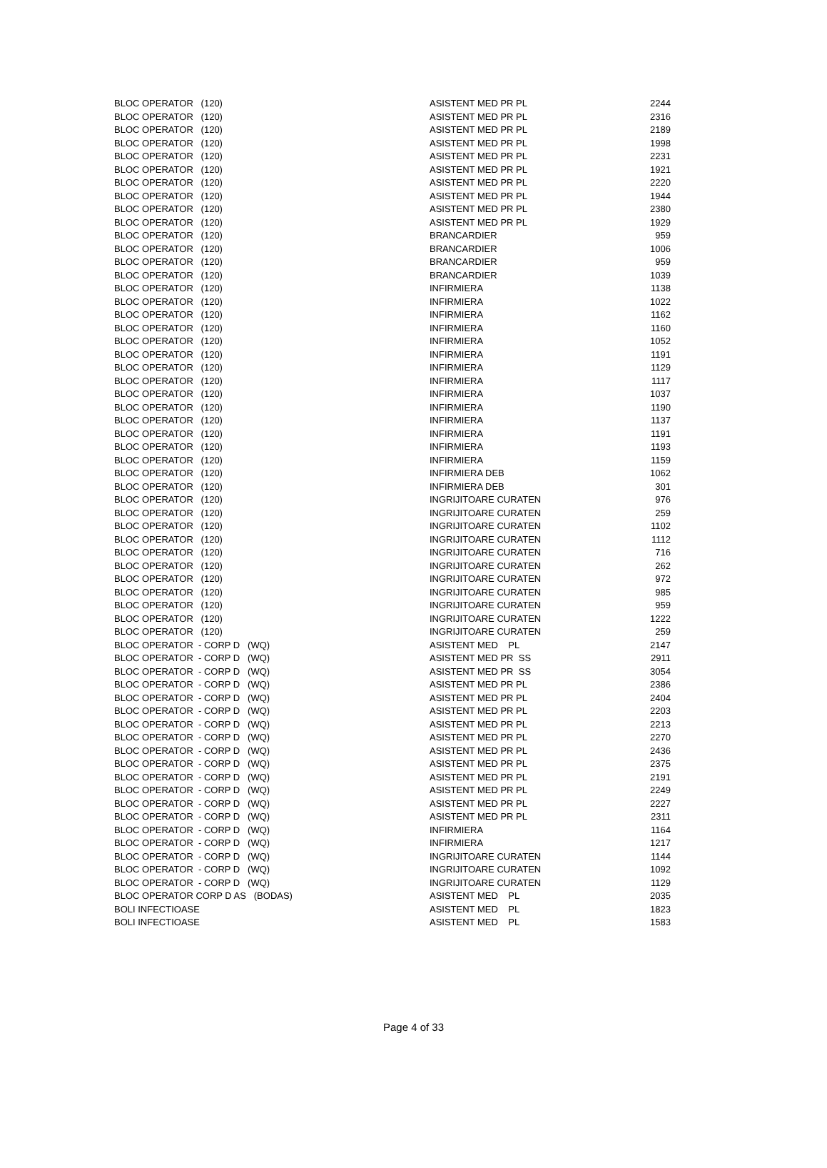| BLOC OPERATOR (120) | ASISTENT MED PR PL | 2244 |
| BLOC OPERATOR (120) | ASISTENT MED PR PL | 2316 |
| BLOC OPERATOR (120) | ASISTENT MED PR PL | 2189 |
| BLOC OPERATOR (120) | ASISTENT MED PR PL | 1998 |
| BLOC OPERATOR (120) | ASISTENT MED PR PL | 2231 |
| BLOC OPERATOR (120) | ASISTENT MED PR PL | 1921 |
| BLOC OPERATOR (120) | ASISTENT MED PR PL | 2220 |
| BLOC OPERATOR (120) | ASISTENT MED PR PL | 1944 |
| BLOC OPERATOR (120) | ASISTENT MED PR PL | 2380 |
| BLOC OPERATOR (120) | ASISTENT MED PR PL | 1929 |
| BLOC OPERATOR (120) | BRANCARDIER | 959 |
| BLOC OPERATOR (120) | BRANCARDIER | 1006 |
| BLOC OPERATOR (120) | BRANCARDIER | 959 |
| BLOC OPERATOR (120) | BRANCARDIER | 1039 |
| BLOC OPERATOR (120) | INFIRMIERA | 1138 |
| BLOC OPERATOR (120) | INFIRMIERA | 1022 |
| BLOC OPERATOR (120) | INFIRMIERA | 1162 |
| BLOC OPERATOR (120) | INFIRMIERA | 1160 |
| BLOC OPERATOR (120) | INFIRMIERA | 1052 |
| BLOC OPERATOR (120) | INFIRMIERA | 1191 |
| BLOC OPERATOR (120) | INFIRMIERA | 1129 |
| BLOC OPERATOR (120) | INFIRMIERA | 1117 |
| BLOC OPERATOR (120) | INFIRMIERA | 1037 |
| BLOC OPERATOR (120) | INFIRMIERA | 1190 |
| BLOC OPERATOR (120) | INFIRMIERA | 1137 |
| BLOC OPERATOR (120) | INFIRMIERA | 1191 |
| BLOC OPERATOR (120) | INFIRMIERA | 1193 |
| BLOC OPERATOR (120) | INFIRMIERA | 1159 |
| BLOC OPERATOR (120) | INFIRMIERA DEB | 1062 |
| BLOC OPERATOR (120) | INFIRMIERA DEB | 301 |
| BLOC OPERATOR (120) | INGRIJITOARE CURATEN | 976 |
| BLOC OPERATOR (120) | INGRIJITOARE CURATEN | 259 |
| BLOC OPERATOR (120) | INGRIJITOARE CURATEN | 1102 |
| BLOC OPERATOR (120) | INGRIJITOARE CURATEN | 1112 |
| BLOC OPERATOR (120) | INGRIJITOARE CURATEN | 716 |
| BLOC OPERATOR (120) | INGRIJITOARE CURATEN | 262 |
| BLOC OPERATOR (120) | INGRIJITOARE CURATEN | 972 |
| BLOC OPERATOR (120) | INGRIJITOARE CURATEN | 985 |
| BLOC OPERATOR (120) | INGRIJITOARE CURATEN | 959 |
| BLOC OPERATOR (120) | INGRIJITOARE CURATEN | 1222 |
| BLOC OPERATOR (120) | INGRIJITOARE CURATEN | 259 |
| BLOC OPERATOR - CORP D (WQ) | ASISTENT MED PL | 2147 |
| BLOC OPERATOR - CORP D (WQ) | ASISTENT MED PR SS | 2911 |
| BLOC OPERATOR - CORP D (WQ) | ASISTENT MED PR SS | 3054 |
| BLOC OPERATOR - CORP D (WQ) | ASISTENT MED PR PL | 2386 |
| BLOC OPERATOR - CORP D (WQ) | ASISTENT MED PR PL | 2404 |
| BLOC OPERATOR - CORP D (WQ) | ASISTENT MED PR PL | 2203 |
| BLOC OPERATOR - CORP D (WQ) | ASISTENT MED PR PL | 2213 |
| BLOC OPERATOR - CORP D (WQ) | ASISTENT MED PR PL | 2270 |
| BLOC OPERATOR - CORP D (WQ) | ASISTENT MED PR PL | 2436 |
| BLOC OPERATOR - CORP D (WQ) | ASISTENT MED PR PL | 2375 |
| BLOC OPERATOR - CORP D (WQ) | ASISTENT MED PR PL | 2191 |
| BLOC OPERATOR - CORP D (WQ) | ASISTENT MED PR PL | 2249 |
| BLOC OPERATOR - CORP D (WQ) | ASISTENT MED PR PL | 2227 |
| BLOC OPERATOR - CORP D (WQ) | ASISTENT MED PR PL | 2311 |
| BLOC OPERATOR - CORP D (WQ) | INFIRMIERA | 1164 |
| BLOC OPERATOR - CORP D (WQ) | INFIRMIERA | 1217 |
| BLOC OPERATOR - CORP D (WQ) | INGRIJITOARE CURATEN | 1144 |
| BLOC OPERATOR - CORP D (WQ) | INGRIJITOARE CURATEN | 1092 |
| BLOC OPERATOR - CORP D (WQ) | INGRIJITOARE CURATEN | 1129 |
| BLOC OPERATOR CORP D AS (BODAS) | ASISTENT MED PL | 2035 |
| BOLI INFECTIOASE | ASISTENT MED PL | 1823 |
| BOLI INFECTIOASE | ASISTENT MED PL | 1583 |
Page 4 of 33